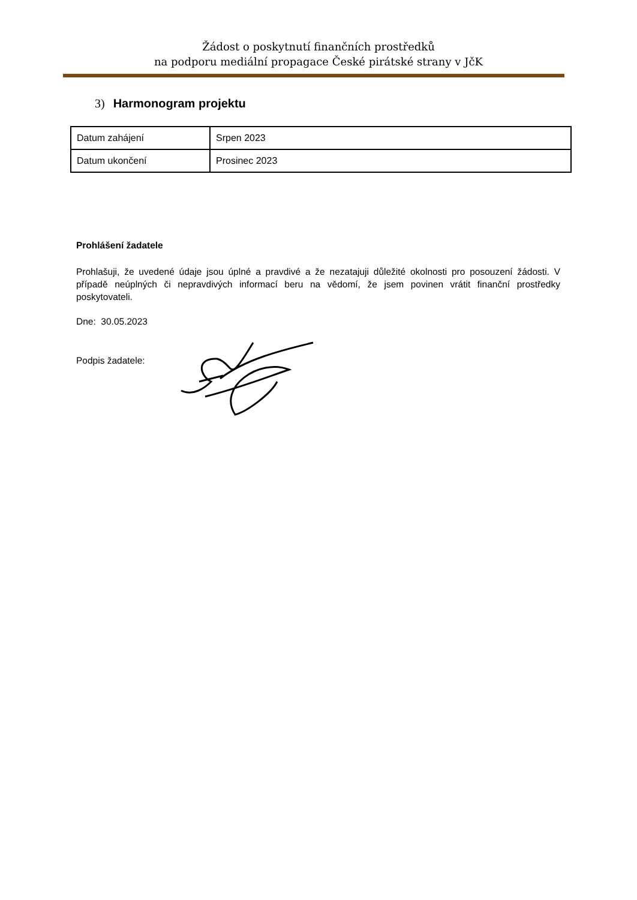Žádost o poskytnutí finančních prostředků
na podporu mediální propagace České pirátské strany v JčK
3) Harmonogram projektu
| Datum zahájení | Srpen 2023 |
| Datum ukončení | Prosinec 2023 |
Prohlášení žadatele
Prohlašuji, že uvedené údaje jsou úplné a pravdivé a že nezatajuji důležité okolnosti pro posouzení žádosti. V případě neúplných či nepravdivých informací beru na vědomí, že jsem povinen vrátit finanční prostředky poskytovateli.
Dne: 30.05.2023
Podpis žadatele: